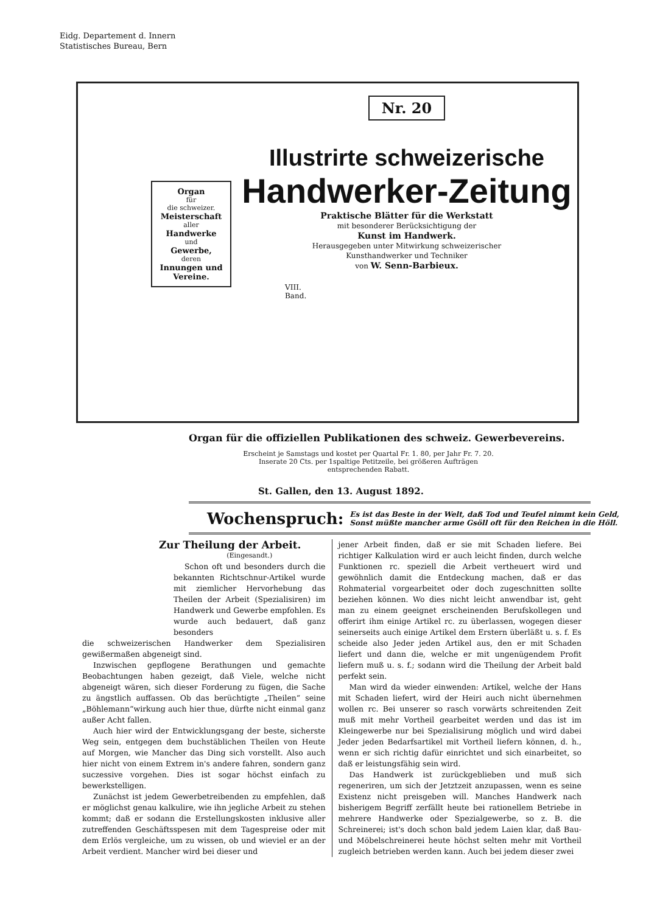Eidg. Departement d. Innern
Statistisches Bureau, Bern
Organ
für
die schweizer.
Meisterschaft
aller
Handwerke
und
Gewerbe,
deren
Innungen und Vereine.
Nr. 20
Illustrirte schweizerische
Handwerker-Zeitung
Praktische Blätter für die Werkstatt
mit besonderer Berücksichtigung der
Kunst im Handwerk.
Herausgegeben unter Mitwirkung schweizerischer
Kunsthandwerker und Techniker
von W. Senn-Barbieux.
VIII.
Band.
Organ für die offiziellen Publikationen des schweiz. Gewerbevereins.
Erscheint je Samstags und kostet per Quartal Fr. 1. 80, per Jahr Fr. 7. 20.
Inserate 20 Cts. per 1spaltige Petitzeile, bei größeren Aufträgen entsprechenden Rabatt.
St. Gallen, den 13. August 1892.
Wochenspruch: Es ist das Beste in der Welt, daß Tod und Teufel nimmt kein Geld,
Sonst müßte mancher arme Gsöll oft für den Reichen in die Höll.
Zur Theilung der Arbeit.
(Eingesandt.)
Schon oft und besonders durch die bekannten Richtschnur-Artikel wurde mit ziemlicher Hervorhebung das Theilen der Arbeit (Spezialisiren) im Handwerk und Gewerbe empfohlen. Es wurde auch bedauert, daß ganz besonders
die schweizerischen Handwerker dem Spezialisiren gewißermaßen abgeneigt sind.
Inzwischen gepflogene Berathungen und gemachte Beobachtungen haben gezeigt, daß Viele, welche nicht abgeneigt wären, sich dieser Forderung zu fügen, die Sache zu ängstlich auffassen. Ob das berüchtigte „Theilen“ seine „Böhlemann“wirkung auch hier thue, dürfte nicht einmal ganz außer Acht fallen.
Auch hier wird der Entwicklungsgang der beste, sicherste Weg sein, entgegen dem buchstäblichen Theilen von Heute auf Morgen, wie Mancher das Ding sich vorstellt. Also auch hier nicht von einem Extrem in's andere fahren, sondern ganz suczessive vorgehen. Dies ist sogar höchst einfach zu bewerkstelligen.
Zunächst ist jedem Gewerbetreibenden zu empfehlen, daß er möglichst genau kalkulire, wie ihn jegliche Arbeit zu stehen kommt; daß er sodann die Erstellungskosten inklusive aller zutreffenden Geschäftsspesen mit dem Tagespreise oder mit dem Erlös vergleiche, um zu wissen, ob und wieviel er an der Arbeit verdient. Mancher wird bei dieser und
jener Arbeit finden, daß er sie mit Schaden liefere. Bei richtiger Kalkulation wird er auch leicht finden, durch welche Funktionen rc. speziell die Arbeit vertheuert wird und gewöhnlich damit die Entdeckung machen, daß er das Rohmaterial vorgearbeitet oder doch zugeschnitten sollte beziehen können. Wo dies nicht leicht anwendbar ist, geht man zu einem geeignet erscheinenden Berufskollegen und offerirt ihm einige Artikel rc. zu überlassen, wogegen dieser seinerseits auch einige Artikel dem Erstern überläßt u. s. f. Es scheide also Jeder jeden Artikel aus, den er mit Schaden liefert und dann die, welche er mit ungenügendem Profit liefern muß u. s. f.; sodann wird die Theilung der Arbeit bald perfekt sein.
Man wird da wieder einwenden: Artikel, welche der Hans mit Schaden liefert, wird der Heiri auch nicht übernehmen wollen rc. Bei unserer so rasch vorwärts schreitenden Zeit muß mit mehr Vortheil gearbeitet werden und das ist im Kleingewerbe nur bei Spezialisirung möglich und wird dabei Jeder jeden Bedarfsartikel mit Vortheil liefern können, d. h., wenn er sich richtig dafür einrichtet und sich einarbeitet, so daß er leistungsfähig sein wird.
Das Handwerk ist zurückgeblieben und muß sich regeneriren, um sich der Jetztzeit anzupassen, wenn es seine Existenz nicht preisgeben will. Manches Handwerk nach bisherigem Begriff zerfällt heute bei rationellem Betriebe in mehrere Handwerke oder Spezialgewerbe, so z. B. die Schreinerei; ist's doch schon bald jedem Laien klar, daß Bau- und Möbelschreinerei heute höchst selten mehr mit Vortheil zugleich betrieben werden kann. Auch bei jedem dieser zwei